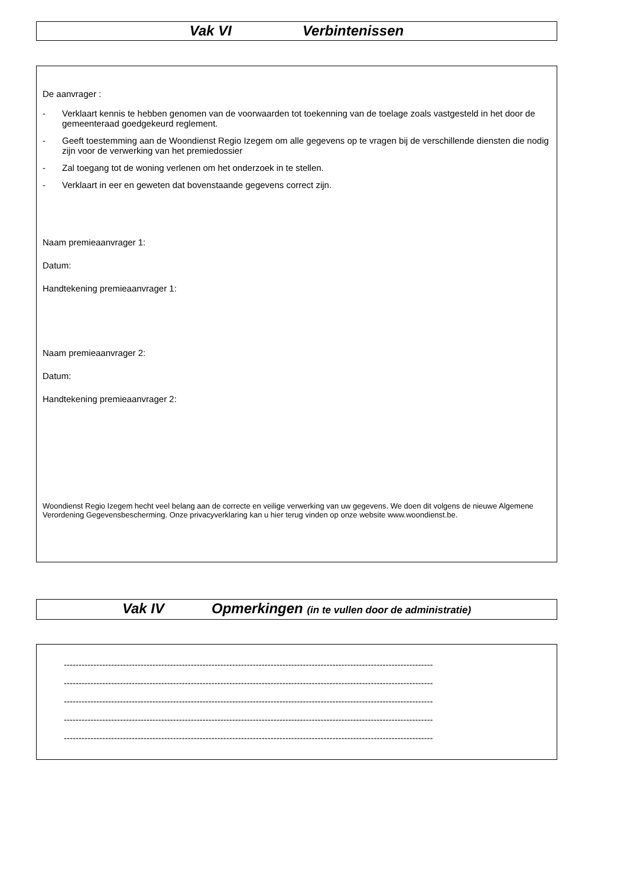Vak VI Verbintenissen
De aanvrager :
- Verklaart kennis te hebben genomen van de voorwaarden tot toekenning van de toelage zoals vastgesteld in het door de gemeenteraad goedgekeurd reglement.
- Geeft toestemming aan de Woondienst Regio Izegem om alle gegevens op te vragen bij de verschillende diensten die nodig zijn voor de verwerking van het premiedossier
- Zal toegang tot de woning verlenen om het onderzoek in te stellen.
- Verklaart in eer en geweten dat bovenstaande gegevens correct zijn.
Naam premieaanvrager 1:
Datum:
Handtekening premieaanvrager 1:
Naam premieaanvrager 2:
Datum:
Handtekening premieaanvrager 2:
Woondienst Regio Izegem hecht veel belang aan de correcte en veilige verwerking van uw gegevens. We doen dit volgens de nieuwe Algemene Verordening Gegevensbescherming. Onze privacyverklaring kan u hier terug vinden op onze website www.woondienst.be.
Vak IV Opmerkingen (in te vullen door de administratie)
-----------------------------------------------------------------------------------------------------------------------------
-----------------------------------------------------------------------------------------------------------------------------
-----------------------------------------------------------------------------------------------------------------------------
-----------------------------------------------------------------------------------------------------------------------------
-----------------------------------------------------------------------------------------------------------------------------